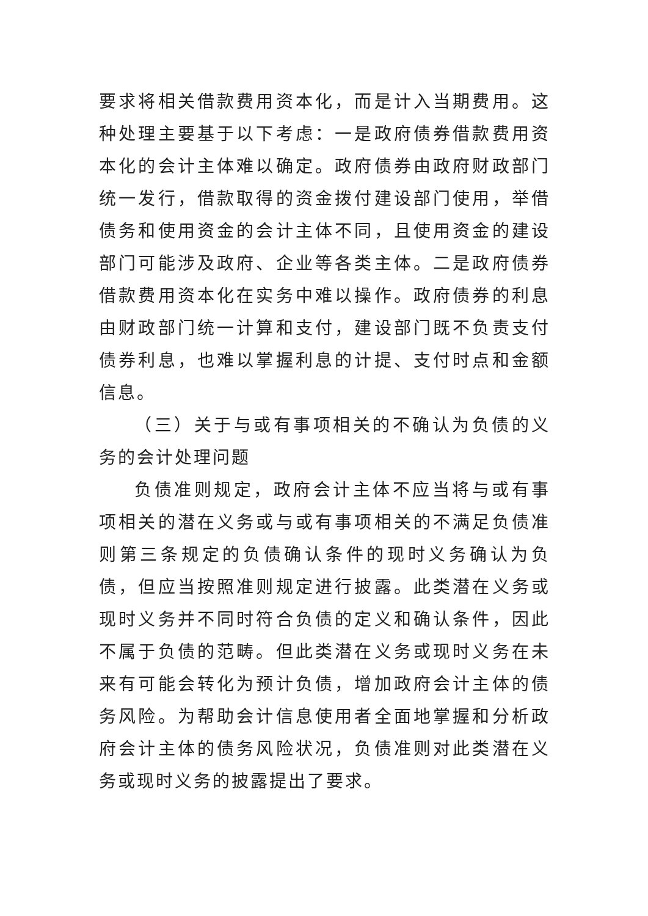要求将相关借款费用资本化，而是计入当期费用。这种处理主要基于以下考虑：一是政府债券借款费用资本化的会计主体难以确定。政府债券由政府财政部门统一发行，借款取得的资金拨付建设部门使用，举借债务和使用资金的会计主体不同，且使用资金的建设部门可能涉及政府、企业等各类主体。二是政府债券借款费用资本化在实务中难以操作。政府债券的利息由财政部门统一计算和支付，建设部门既不负责支付债券利息，也难以掌握利息的计提、支付时点和金额信息。
（三）关于与或有事项相关的不确认为负债的义务的会计处理问题
负债准则规定，政府会计主体不应当将与或有事项相关的潜在义务或与或有事项相关的不满足负债准则第三条规定的负债确认条件的现时义务确认为负债，但应当按照准则规定进行披露。此类潜在义务或现时义务并不同时符合负债的定义和确认条件，因此不属于负债的范畴。但此类潜在义务或现时义务在未来有可能会转化为预计负债，增加政府会计主体的债务风险。为帮助会计信息使用者全面地掌握和分析政府会计主体的债务风险状况，负债准则对此类潜在义务或现时义务的披露提出了要求。